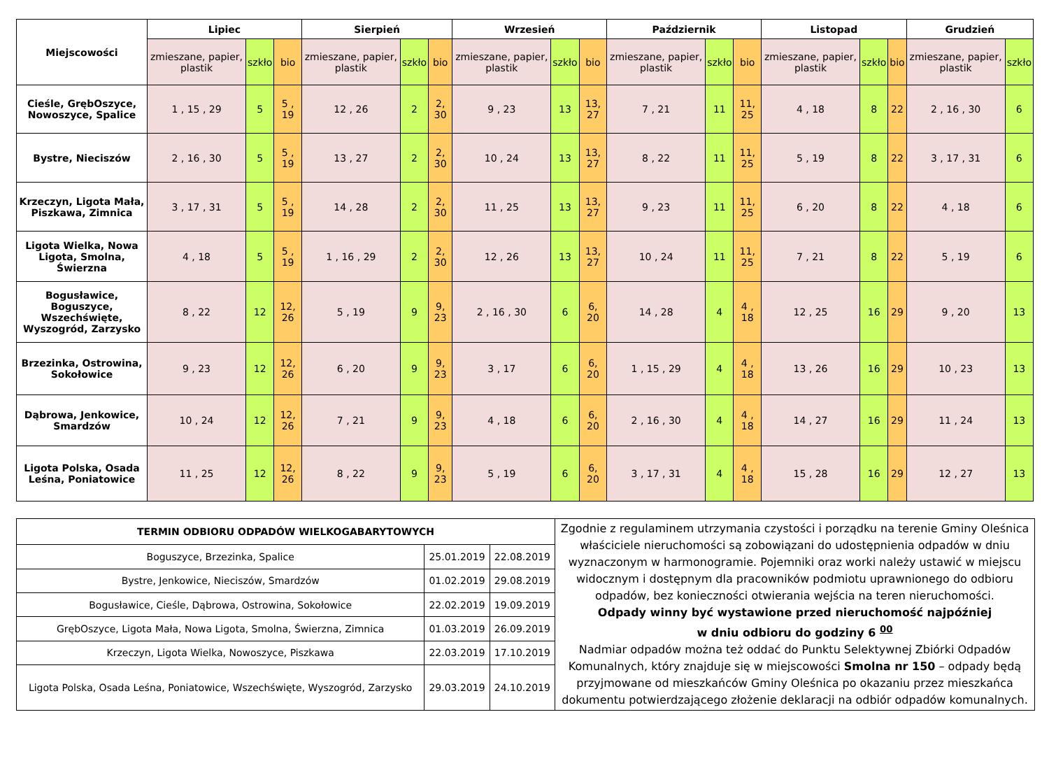| Miejscowości | Lipiec | | | Sierpień | | | Wrzesień | | | Październik | | | Listopad | | | Grudzień | |
| --- | --- | --- | --- | --- | --- | --- | --- | --- | --- | --- | --- | --- | --- | --- | --- | --- | --- |
| | zmieszane, papier, plastik | szkło | bio | zmieszane, papier, plastik | szkło | bio | zmieszane, papier, plastik | szkło | bio | zmieszane, papier, plastik | szkło | bio | zmieszane, papier, plastik | szkło | bio | zmieszane, papier, plastik | szkło |
| Cieśle, GrębOszyce, Nowoszyce, Spalice | 1 , 15 , 29 | 5 | 5 , 19 | 12 , 26 | 2 | 2, 30 | 9 , 23 | 13 | 13, 27 | 7 , 21 | 11 | 11, 25 | 4 , 18 | 8 | 22 | 2 , 16 , 30 | 6 |
| Bystre, Nieciszów | 2 , 16 , 30 | 5 | 5 , 19 | 13 , 27 | 2 | 2, 30 | 10 , 24 | 13 | 13, 27 | 8 , 22 | 11 | 11, 25 | 5 , 19 | 8 | 22 | 3 , 17 , 31 | 6 |
| Krzeczyn, Ligota Mała, Piszkawa, Zimnica | 3 , 17 , 31 | 5 | 5 , 19 | 14 , 28 | 2 | 2, 30 | 11 , 25 | 13 | 13, 27 | 9 , 23 | 11 | 11, 25 | 6 , 20 | 8 | 22 | 4 , 18 | 6 |
| Ligota Wielka, Nowa Ligota, Smolna, Świerzna | 4 , 18 | 5 | 5 , 19 | 1 , 16 , 29 | 2 | 2, 30 | 12 , 26 | 13 | 13, 27 | 10 , 24 | 11 | 11, 25 | 7 , 21 | 8 | 22 | 5 , 19 | 6 |
| Bogusławice, Boguszyce, Wszechświęte, Wyszogród, Zarzysko | 8 , 22 | 12 | 12, 26 | 5 , 19 | 9 | 9, 23 | 2 , 16 , 30 | 6 | 6, 20 | 14 , 28 | 4 | 4 , 18 | 12 , 25 | 16 | 29 | 9 , 20 | 13 |
| Brzezinka, Ostrowina, Sokołowice | 9 , 23 | 12 | 12, 26 | 6 , 20 | 9 | 9, 23 | 3 , 17 | 6 | 6, 20 | 1 , 15 , 29 | 4 | 4 , 18 | 13 , 26 | 16 | 29 | 10 , 23 | 13 |
| Dąbrowa, Jenkowice, Smardzów | 10 , 24 | 12 | 12, 26 | 7 , 21 | 9 | 9, 23 | 4 , 18 | 6 | 6, 20 | 2 , 16 , 30 | 4 | 4 , 18 | 14 , 27 | 16 | 29 | 11 , 24 | 13 |
| Ligota Polska, Osada Leśna, Poniatowice | 11 , 25 | 12 | 12, 26 | 8 , 22 | 9 | 9, 23 | 5 , 19 | 6 | 6, 20 | 3 , 17 , 31 | 4 | 4 , 18 | 15 , 28 | 16 | 29 | 12 , 27 | 13 |
| TERMIN ODBIORU ODPADÓW WIELKOGABARYTOWYCH | | |
| Boguszyce, Brzezinka, Spalice | 25.01.2019 | 22.08.2019 |
| Bystre, Jenkowice, Nieciszów, Smardzów | 01.02.2019 | 29.08.2019 |
| Bogusławice, Cieśle, Dąbrowa, Ostrowina, Sokołowice | 22.02.2019 | 19.09.2019 |
| GrębOszyce, Ligota Mała, Nowa Ligota, Smolna, Świerzna, Zimnica | 01.03.2019 | 26.09.2019 |
| Krzeczyn, Ligota Wielka, Nowoszyce, Piszkawa | 22.03.2019 | 17.10.2019 |
| Ligota Polska, Osada Leśna, Poniatowice, Wszechświęte, Wyszogród, Zarzysko | 29.03.2019 | 24.10.2019 |
Zgodnie z regulaminem utrzymania czystości i porządku na terenie Gminy Oleśnica właściciele nieruchomości są zobowiązani do udostępnienia odpadów w dniu wyznaczonym w harmonogramie. Pojemniki oraz worki należy ustawić w miejscu widocznym i dostępnym dla pracowników podmiotu uprawnionego do odbioru odpadów, bez konieczności otwierania wejścia na teren nieruchomości.
Odpady winny być wystawione przed nieruchomość najpóźniej
w dniu odbioru do godziny 6 <sup>00</sup>
Nadmiar odpadów można też oddać do Punktu Selektywnej Zbiórki Odpadów Komunalnych, który znajduje się w miejscowości Smolna nr 150 – odpady będą przyjmowane od mieszkańców Gminy Oleśnica po okazaniu przez mieszkańca dokumentu potwierdzającego złożenie deklaracji na odbiór odpadów komunalnych.